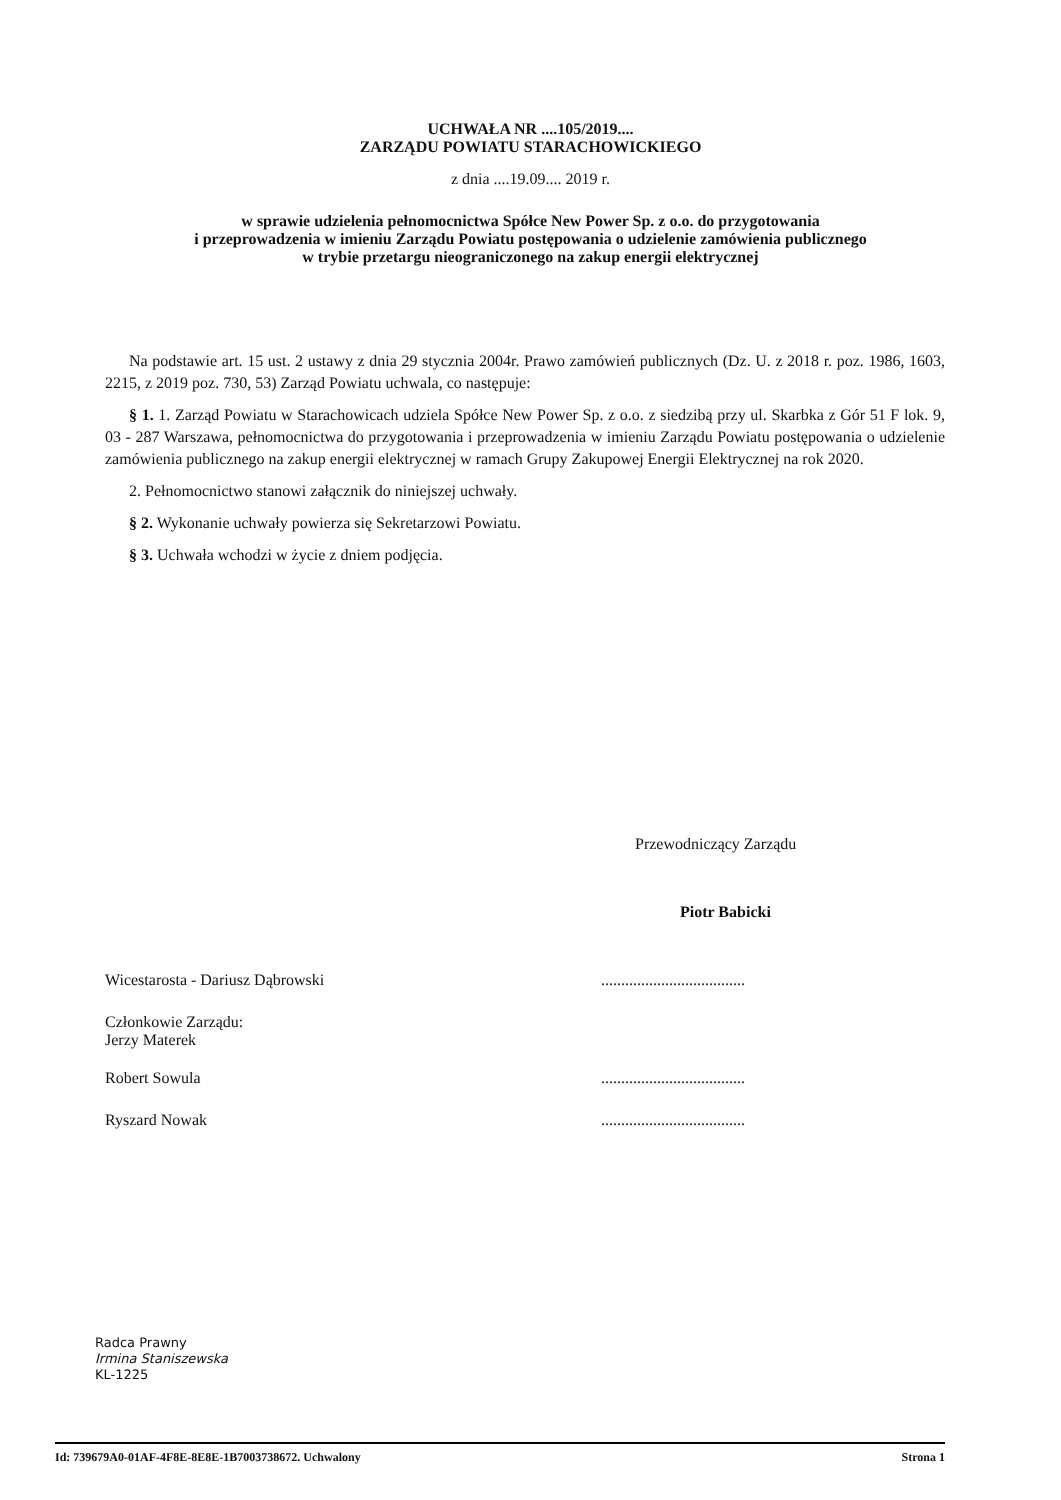UCHWAŁA NR ....105/2019....
ZARZĄDU POWIATU STARACHOWICKIEGO
z dnia ....19.09.... 2019 r.
w sprawie udzielenia pełnomocnictwa Spółce New Power Sp. z o.o. do przygotowania
i przeprowadzenia w imieniu Zarządu Powiatu postępowania o udzielenie zamówienia publicznego
w trybie przetargu nieograniczonego na zakup energii elektrycznej
Na podstawie art. 15 ust. 2 ustawy z dnia 29 stycznia 2004r. Prawo zamówień publicznych (Dz. U. z 2018 r. poz. 1986, 1603, 2215, z 2019 poz. 730, 53) Zarząd Powiatu uchwala, co następuje:
§ 1. 1. Zarząd Powiatu w Starachowicach udziela Spółce New Power Sp. z o.o. z siedzibą przy ul. Skarbka z Gór 51 F lok. 9, 03 - 287 Warszawa, pełnomocnictwa do przygotowania i przeprowadzenia w imieniu Zarządu Powiatu postępowania o udzielenie zamówienia publicznego na zakup energii elektrycznej w ramach Grupy Zakupowej Energii Elektrycznej na rok 2020.
2. Pełnomocnictwo stanowi załącznik do niniejszej uchwały.
§ 2. Wykonanie uchwały powierza się Sekretarzowi Powiatu.
§ 3. Uchwała wchodzi w życie z dniem podjęcia.
Przewodniczący Zarządu
Piotr Babicki
Wicestarosta - Dariusz Dąbrowski....................................
Członkowie Zarządu:
Jerzy Materek
Robert Sowula....................................
Ryszard Nowak....................................
Radca Prawny
Irmina Staniszewska
KL-1225
Id: 739679A0-01AF-4F8E-8E8E-1B7003738672. Uchwalony Strona 1